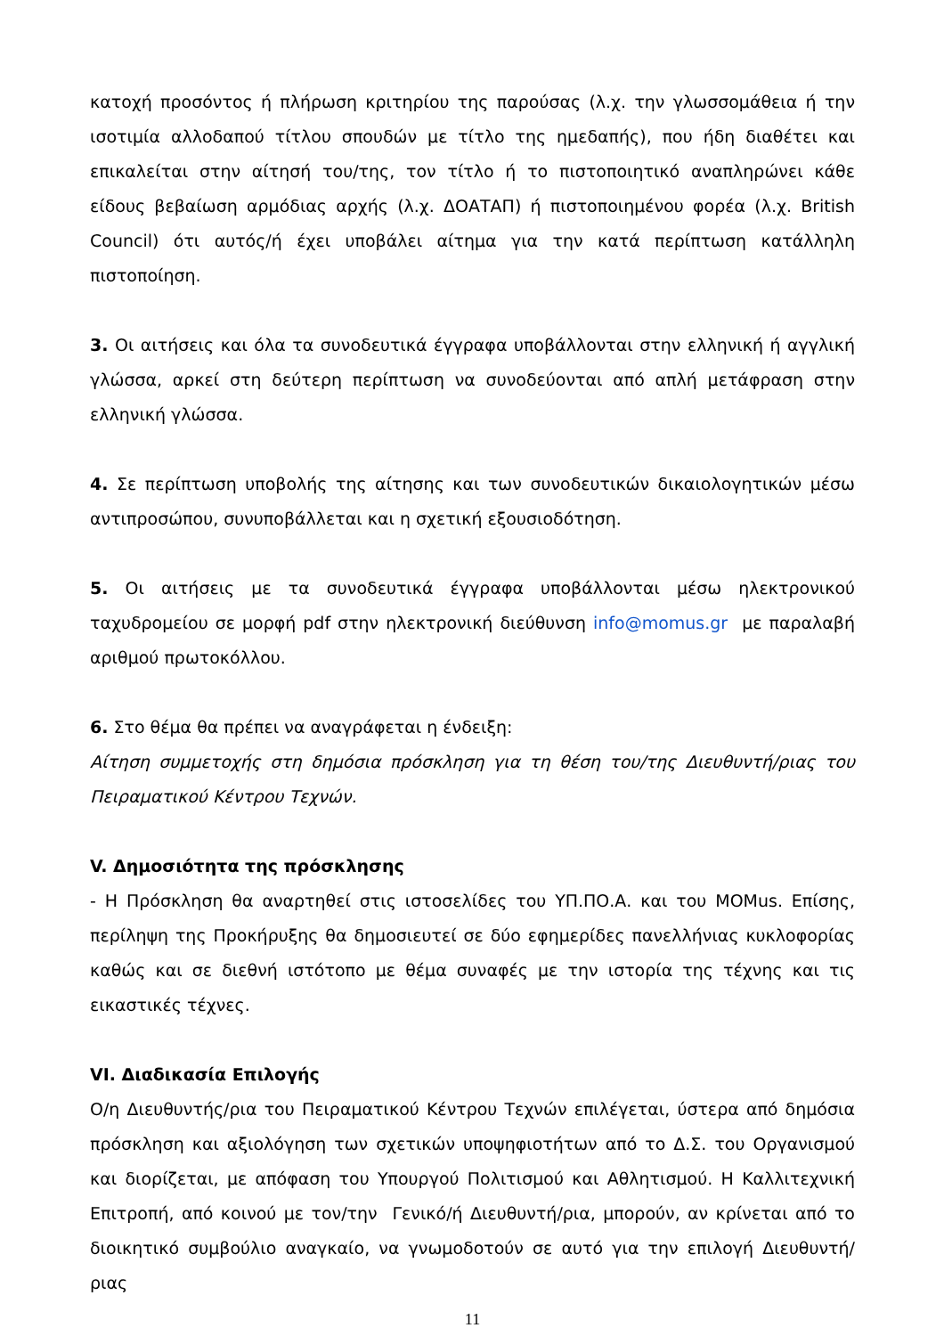κατοχή προσόντος ή πλήρωση κριτηρίου της παρούσας (λ.χ. την γλωσσομάθεια ή την ισοτιμία αλλοδαπού τίτλου σπουδών με τίτλο της ημεδαπής), που ήδη διαθέτει και επικαλείται στην αίτησή του/της, τον τίτλο ή το πιστοποιητικό αναπληρώνει κάθε είδους βεβαίωση αρμόδιας αρχής (λ.χ. ΔΟΑΤΑΠ) ή πιστοποιημένου φορέα (λ.χ. British Council) ότι αυτός/ή έχει υποβάλει αίτημα για την κατά περίπτωση κατάλληλη πιστοποίηση.
3. Οι αιτήσεις και όλα τα συνοδευτικά έγγραφα υποβάλλονται στην ελληνική ή αγγλική γλώσσα, αρκεί στη δεύτερη περίπτωση να συνοδεύονται από απλή μετάφραση στην ελληνική γλώσσα.
4. Σε περίπτωση υποβολής της αίτησης και των συνοδευτικών δικαιολογητικών μέσω αντιπροσώπου, συνυποβάλλεται και η σχετική εξουσιοδότηση.
5. Οι αιτήσεις με τα συνοδευτικά έγγραφα υποβάλλονται μέσω ηλεκτρονικού ταχυδρομείου σε μορφή pdf στην ηλεκτρονική διεύθυνση info@momus.gr με παραλαβή αριθμού πρωτοκόλλου.
6. Στο θέμα θα πρέπει να αναγράφεται η ένδειξη:
Αίτηση συμμετοχής στη δημόσια πρόσκληση για τη θέση του/της Διευθυντή/ριας του Πειραματικού Κέντρου Τεχνών.
V. Δημοσιότητα της πρόσκλησης
- Η Πρόσκληση θα αναρτηθεί στις ιστοσελίδες του ΥΠ.ΠΟ.Α. και του ΜΟΜus. Επίσης, περίληψη της Προκήρυξης θα δημοσιευτεί σε δύο εφημερίδες πανελλήνιας κυκλοφορίας καθώς και σε διεθνή ιστότοπο με θέμα συναφές με την ιστορία της τέχνης και τις εικαστικές τέχνες.
VI. Διαδικασία Επιλογής
Ο/η Διευθυντής/ρια του Πειραματικού Κέντρου Τεχνών επιλέγεται, ύστερα από δημόσια πρόσκληση και αξιολόγηση των σχετικών υποψηφιοτήτων από το Δ.Σ. του Οργανισμού και διορίζεται, με απόφαση του Υπουργού Πολιτισμού και Αθλητισμού. Η Καλλιτεχνική Επιτροπή, από κοινού με τον/την Γενικό/ή Διευθυντή/ρια, μπορούν, αν κρίνεται από το διοικητικό συμβούλιο αναγκαίο, να γνωμοδοτούν σε αυτό για την επιλογή Διευθυντή/ριας
11